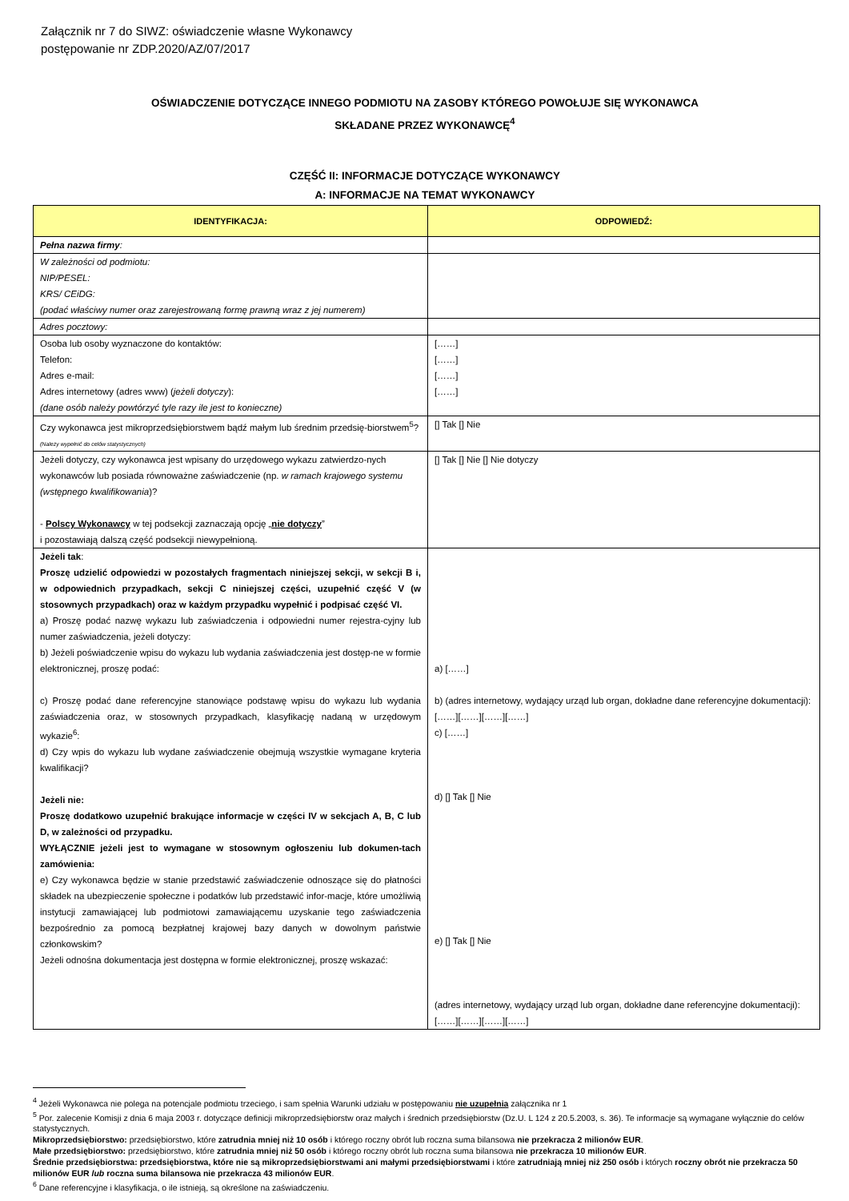Załącznik nr 7 do SIWZ: oświadczenie własne Wykonawcy
postępowanie nr ZDP.2020/AZ/07/2017
OŚWIADCZENIE DOTYCZĄCE INNEGO PODMIOTU NA ZASOBY KTÓREGO POWOŁUJE SIĘ WYKONAWCA
SKŁADANE PRZEZ WYKONAWCĘ<sup>4</sup>
CZĘŚĆ II: INFORMACJE DOTYCZĄCE WYKONAWCY
A: INFORMACJE NA TEMAT WYKONAWCY
| IDENTYFIKACJA: | ODPOWIEDŹ: |
| --- | --- |
| Pełna nazwa firmy : | |
| W zależności od podmiotu: NIP/PESEL: KRS/ CEiDG: (podać właściwy numer oraz zarejestrowaną formę prawną wraz z jej numerem) | |
| Adres pocztowy: | |
| Osoba lub osoby wyznaczone do kontaktów: Telefon: Adres e-mail: Adres internetowy (adres www) ( jeżeli dotyczy ): (dane osób należy powtórzyć tyle razy ile jest to konieczne) | [……] [……] [……] [……] |
| Czy wykonawca jest mikroprzedsiębiorstwem bądź małym lub średnim przedsię-biorstwem<sup>5</sup>? (Należy wypełnić do celów statystycznych) | [] Tak [] Nie |
| Jeżeli dotyczy, czy wykonawca jest wpisany do urzędowego wykazu zatwierdzo-nych wykonawców lub posiada równoważne zaświadczenie (np. w ramach krajowego systemu (wstępnego kwalifikowania )? - Polscy Wykonawcy w tej podsekcji zaznaczają opcję „ nie dotyczy ” i pozostawiają dalszą część podsekcji niewypełnioną. | [] Tak [] Nie [] Nie dotyczy |
| Jeżeli tak : Proszę udzielić odpowiedzi w pozostałych fragmentach niniejszej sekcji, w sekcji B i, w odpowiednich przypadkach, sekcji C niniejszej części, uzupełnić część V (w stosownych przypadkach) oraz w każdym przypadku wypełnić i podpisać część VI. a) Proszę podać nazwę wykazu lub zaświadczenia i odpowiedni numer rejestra-cyjny lub numer zaświadczenia, jeżeli dotyczy: b) Jeżeli poświadczenie wpisu do wykazu lub wydania zaświadczenia jest dostęp-ne w formie elektronicznej, proszę podać: c) Proszę podać dane referencyjne stanowiące podstawę wpisu do wykazu lub wydania zaświadczenia oraz, w stosownych przypadkach, klasyfikację nadaną w urzędowym wykazie<sup>6</sup>: d) Czy wpis do wykazu lub wydane zaświadczenie obejmują wszystkie wymagane kryteria kwalifikacji? Jeżeli nie: Proszę dodatkowo uzupełnić brakujące informacje w części IV w sekcjach A, B, C lub D, w zależności od przypadku. WYŁĄCZNIE jeżeli jest to wymagane w stosownym ogłoszeniu lub dokumen-tach zamówienia: e) Czy wykonawca będzie w stanie przedstawić zaświadczenie odnoszące się do płatności składek na ubezpieczenie społeczne i podatków lub przedstawić infor-macje, które umożliwią instytucji zamawiającej lub podmiotowi zamawiającemu uzyskanie tego zaświadczenia bezpośrednio za pomocą bezpłatnej krajowej bazy danych w dowolnym państwie członkowskim? Jeżeli odnośna dokumentacja jest dostępna w formie elektronicznej, proszę wskazać: | a) [……] b) (adres internetowy, wydający urząd lub organ, dokładne dane referencyjne dokumentacji): [……][……][……][……] c) [……] d) [] Tak [] Nie e) [] Tak [] Nie (adres internetowy, wydający urząd lub organ, dokładne dane referencyjne dokumentacji): [……][……][……][……] |
<sup>4</sup> Jeżeli Wykonawca nie polega na potencjale podmiotu trzeciego, i sam spełnia Warunki udziału w postępowaniu nie uzupełnia załącznika nr 1
<sup>5</sup> Por. zalecenie Komisji z dnia 6 maja 2003 r. dotyczące definicji mikroprzedsiębiorstw oraz małych i średnich przedsiębiorstw (Dz.U. L 124 z 20.5.2003, s. 36). Te informacje są wymagane wyłącznie do celów statystycznych.
Mikroprzedsiębiorstwo: przedsiębiorstwo, które zatrudnia mniej niż 10 osób i którego roczny obrót lub roczna suma bilansowa nie przekracza 2 milionów EUR.
Małe przedsiębiorstwo: przedsiębiorstwo, które zatrudnia mniej niż 50 osób i którego roczny obrót lub roczna suma bilansowa nie przekracza 10 milionów EUR.
Średnie przedsiębiorstwa: przedsiębiorstwa, które nie są mikroprzedsiębiorstwami ani małymi przedsiębiorstwami i które zatrudniają mniej niż 250 osób i których roczny obrót nie przekracza 50 milionów EUR lub roczna suma bilansowa nie przekracza 43 milionów EUR.
<sup>6</sup> Dane referencyjne i klasyfikacja, o ile istnieją, są określone na zaświadczeniu.